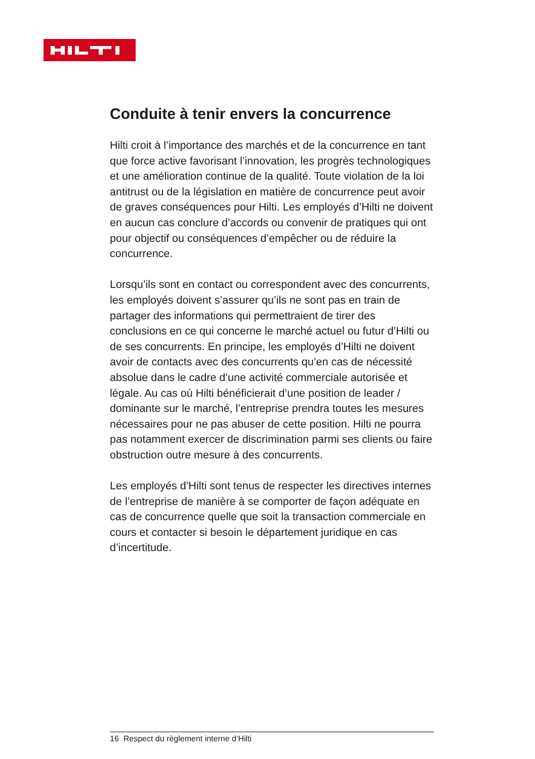Conduite à tenir envers la concurrence
Hilti croit à l’importance des marchés et de la concurrence en tant que force active favorisant l’innovation, les progrès technologiques et une amélioration continue de la qualité. Toute violation de la loi antitrust ou de la législation en matière de concurrence peut avoir de graves conséquences pour Hilti. Les employés d’Hilti ne doivent en aucun cas conclure d’accords ou convenir de pratiques qui ont pour objectif ou conséquences d’empêcher ou de réduire la concurrence.
Lorsqu’ils sont en contact ou correspondent avec des concurrents, les employés doivent s’assurer qu’ils ne sont pas en train de partager des informations qui permettraient de tirer des conclusions en ce qui concerne le marché actuel ou futur d’Hilti ou de ses concurrents. En principe, les employés d’Hilti ne doivent avoir de contacts avec des concurrents qu’en cas de nécessité absolue dans le cadre d’une activité commerciale autorisée et légale. Au cas où Hilti bénéficierait d’une position de leader / dominante sur le marché, l’entre­prise prendra toutes les mesures nécessaires pour ne pas abuser de cette position. Hilti ne pourra pas notamment exercer de discrimination parmi ses clients ou faire obstruc­tion outre mesure à des concurrents.
Les employés d’Hilti sont tenus de respecter les directives internes de l’entreprise de manière à se comporter de façon adéquate en cas de concurrence quelle que soit la transac­tion commerciale en cours et contacter si besoin le départe­ment juridique en cas d’incertitude.
16 Respect du règlement interne d‘Hilti